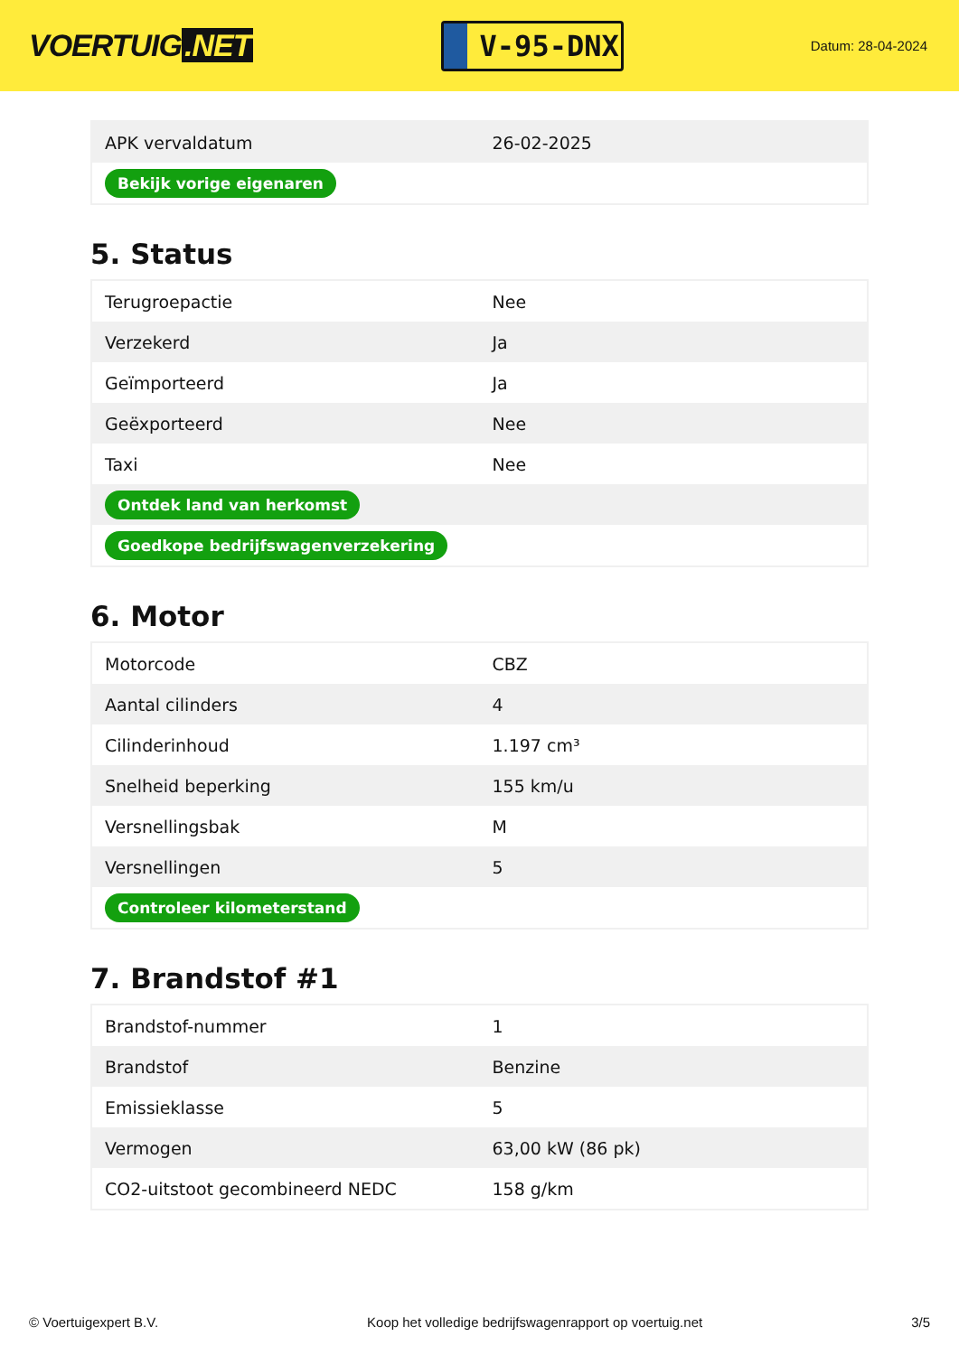VOERTUIG.NET
V-95-DNX
Datum: 28-04-2024
| APK vervaldatum | 26-02-2025 |
| Bekijk vorige eigenaren | |
5. Status
| Terugroepactie | Nee |
| Verzekerd | Ja |
| Geïmporteerd | Ja |
| Geëxporteerd | Nee |
| Taxi | Nee |
| Ontdek land van herkomst | |
| Goedkope bedrijfswagenverzekering | |
6. Motor
| Motorcode | CBZ |
| Aantal cilinders | 4 |
| Cilinderinhoud | 1.197 cm³ |
| Snelheid beperking | 155 km/u |
| Versnellingsbak | M |
| Versnellingen | 5 |
| Controleer kilometerstand | |
7. Brandstof #1
| Brandstof-nummer | 1 |
| Brandstof | Benzine |
| Emissieklasse | 5 |
| Vermogen | 63,00 kW (86 pk) |
| CO2-uitstoot gecombineerd NEDC | 158 g/km |
© Voertuigexpert B.V. Koop het volledige bedrijfswagenrapport op voertuig.net 3/5